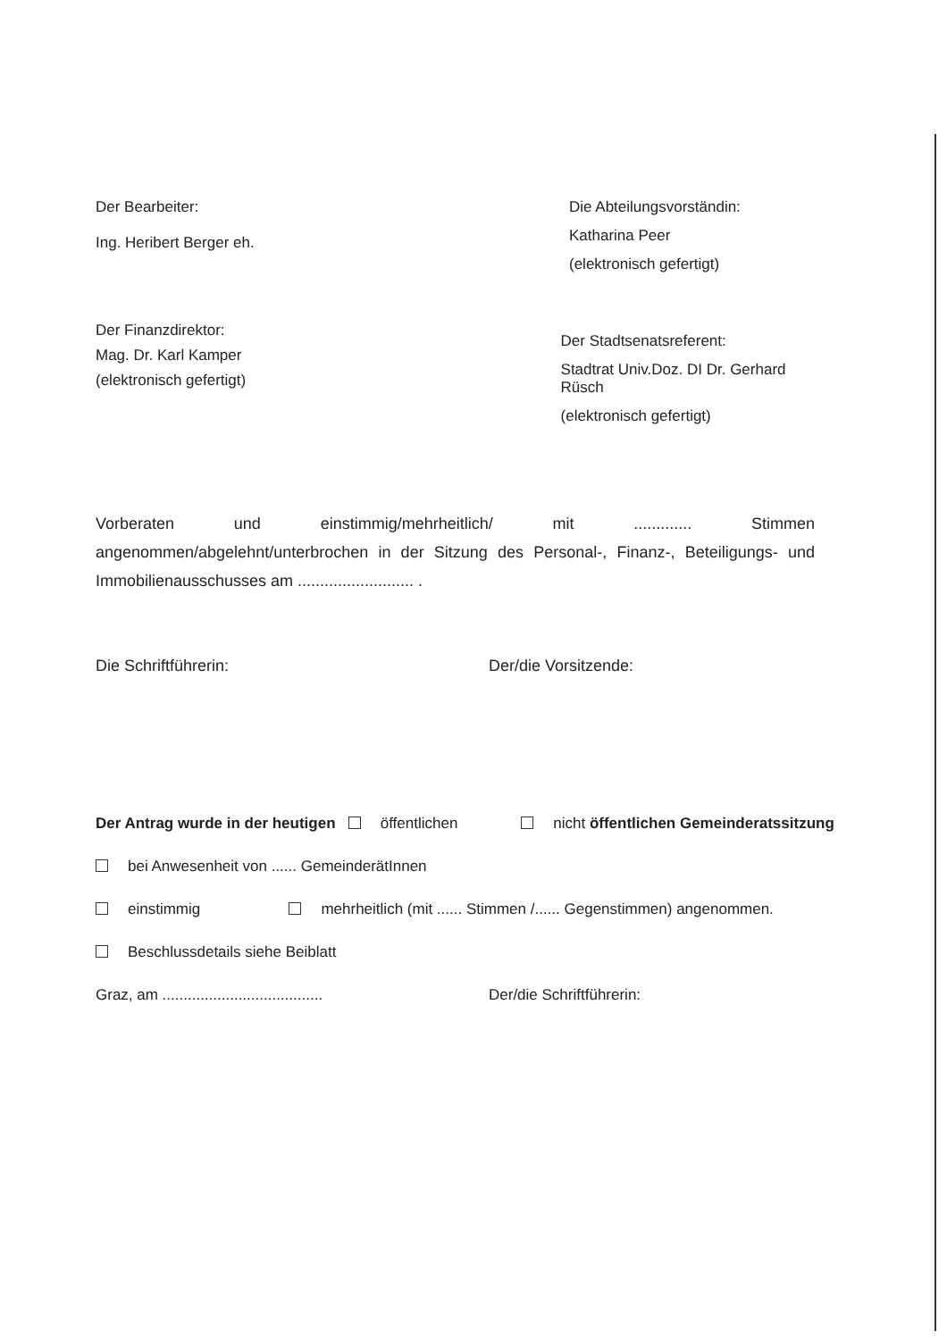Der Bearbeiter:
Ing. Heribert Berger eh.
Die Abteilungsvorständin:
Katharina Peer
(elektronisch gefertigt)
Der Finanzdirektor:
Mag. Dr. Karl Kamper
(elektronisch gefertigt)
Der Stadtsenatsreferent:
Stadtrat Univ.Doz. DI Dr. Gerhard Rüsch
(elektronisch gefertigt)
Vorberaten und einstimmig/mehrheitlich/ mit ............. Stimmen angenommen/abgelehnt/unterbrochen in der Sitzung des Personal-, Finanz-, Beteiligungs- und Immobilienausschusses am .......................... .
Die Schriftführerin: Der/die Vorsitzende:
Der Antrag wurde in der heutigen öffentlichen nicht öffentlichen Gemeinderatssitzung
bei Anwesenheit von ...... GemeinderätInnen
einstimmig mehrheitlich (mit ...... Stimmen /...... Gegenstimmen) angenommen.
Beschlussdetails siehe Beiblatt
Graz, am ......................................
Der/die Schriftführerin: